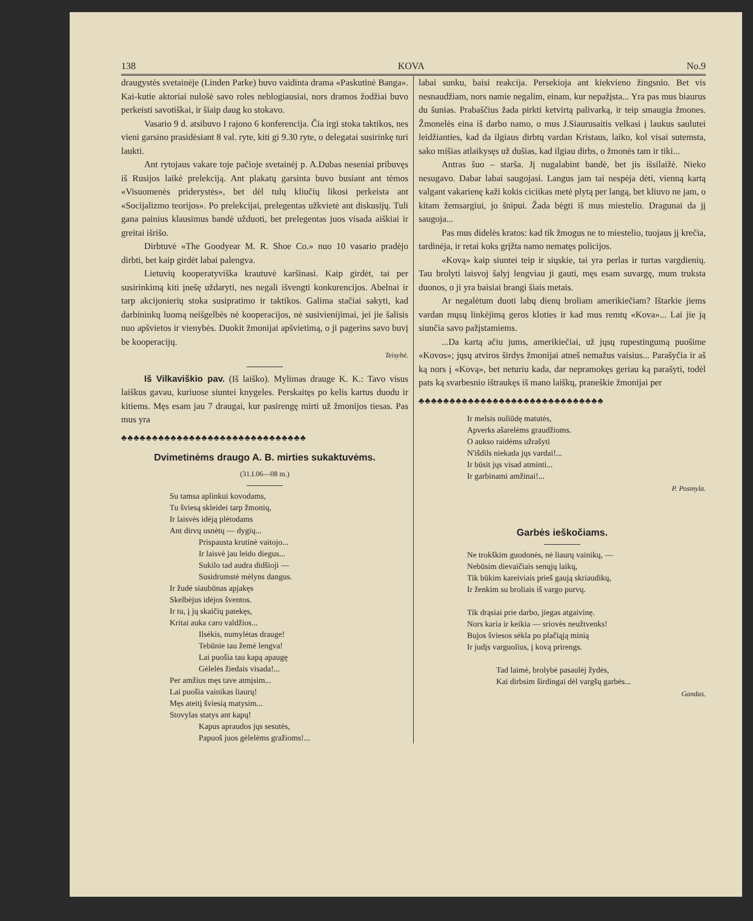138 KOVA No.9
draugystės svetainėje (Linden Parke) buvo vaidinta drama «Paskutinė Banga». Kai-kutie aktoriai nulošė savo roles neblogiausiai, nors dramos žodžiai buvo perkeisti savotiškai, ir šiaip daug ko stokavo.
Vasario 9 d. atsibuvo I rajono 6 konferencija. Čia irgi stoka taktikos, nes vieni garsino prasidėsiant 8 val. ryte, kiti gi 9.30 ryte, o delegatai susirinkę turi laukti.
Ant rytojaus vakare toje pačioje svetainėj p. A.Dubas neseniai pribuvęs iš Rusijos laikė prelekciją. Ant plakatų garsinta buvo busiant ant tėmos «Visuomenės priderystės», bet dėl tulų kliučių likosi perkeista ant «Socijalizmo teorijos». Po prelekcijai, prelegentas užkvietė ant diskusijų. Tuli gana painius klausimus bandė užduoti, bet prelegentas juos visada aiškiai ir greitai išrišo.
Dirbtuvė «The Goodyear M. R. Shoe Co.» nuo 10 vasario pradėjo dirbti, bet kaip girdėt labai palengva.
Lietuvių kooperatyviška krautuvė karšinasi. Kaip girdėt, tai per susirinkimą kiti įnešę uždaryti, nes negali išvengti konkurencijos. Abelnai ir tarp akcijonierių stoka susipratimo ir taktikos. Galima stačiai sakyti, kad darbininkų luomą neišgelbės nė kooperacijos, nė susivienijimai, jei jie šalisis nuo apšvietos ir vienybės. Duokit žmonijai apšvietimą, o ji pagerins savo buvį be kooperacijų.
Teisybė.
Iš Vilkaviškio pav. (Iš laiško). Mylimas drauge K. K.: Tavo visus laiškus gavau, kuriuose siuntei knygeles. Perskaitęs po kelis kartus duodu ir kitiems. Męs esam jau 7 draugai, kur pasirengę mirti už žmonijos tiesas. Pas mus yra
♣♣♣♣♣♣♣♣♣♣♣♣♣♣♣♣♣♣♣♣♣♣♣♣♣♣♣♣♣♣
Dvimetinėms draugo A. B. mirties sukaktuvėms.
(31.I.06—08 m.)
Su tamsa aplinkui kovodams,
Tu šviesą skleidei tarp žmonių,
Ir laisvės idėją plėtodams
Ant dirvų usnėtų — dygių...
Prispausta krutinė vaitojo...
Ir laisvė jau leido diegus...
Sukilo tad audra didšioji —
Susidrumstė mėlyns dangus.
Ir žudė siaubūnas apjakęs
Skelbėjus idėjos šventos.
Ir tu, į jų skaičių patekęs,
Kritai auka caro valdžios...
Ilsėkis, numylėtas drauge!
Tebūnie tau žemė lengva!
Lai puošia tau kapą apaugę
Gėlelės žiedais visada!...
Per amžius męs tave atmįsim...
Lai puošia vainikas liaurų!
Męs ateitį šviesią matysim...
Stovylas statys ant kapų!
Kapus apraudos jųs sesutės,
Papuoš juos gėlelėms gražioms!...
labai sunku, baisi reakcija. Persekioja ant kiekvieno žingsnio. Bet vis nesnaudžiam, nors namie negalim, einam, kur nepažįsta... Yra pas mus biaurus du šunias. Prabaščius žada pirkti ketvirtą palivarką, ir teip smaugia žmones. Žmonelės eina iš darbo namo, o mus J.Siaurusaitis velkasi į laukus saulutei leidžianties, kad da ilgiaus dirbtų vardan Kristaus, laiko, kol visai sutemsta, sako mišias atlaikysęs už dušias, kad ilgiau dirbs, o žmonės tam ir tiki...
Antras šuo – starša. Jį nugalabint bandė, bet jis išsilaižė. Nieko nesugavo. Dabar labai saugojasi. Langus jam tai nespėja dėti, vienną kartą valgant vakarienę kaži kokis ciciikas metė plytą per langą, bet kliuvo ne jam, o kitam žemsargiui, jo šnipui. Žada bėgti iš mus miestelio. Dragunai da jį saugoja...
Pas mus didelės kratos: kad tik žmogus ne to miestelio, tuojaus jį krečia, tardinėja, ir retai koks grįžta namo nematęs policijos.
«Kovą» kaip siuntei teip ir siųskie, tai yra perlas ir turtas vargdienių. Tau brolyti laisvoj šalyj lengviau ji gauti, męs esam suvargę, mum truksta duonos, o ji yra baisiai brangi šiais metais.
Ar negalėtum duoti labų dienų broliam amerikiečiam? Ištarkie jiems vardan mųsų linkėjimą geros kloties ir kad mus remtų «Kova»... Lai jie ją siunčia savo pažįstamiems.
...Da kartą ačiu jums, amerikiečiai, už jųsų rupestingumą puošime «Kovos»; jųsų atviros širdys žmonijai atneš nemažus vaisius... Parašyčia ir aš ką nors į «Kovą», bet neturiu kada, dar nepramokęs geriau ką parašyti, todėl pats ką svarbesnio ištraukęs iš mano laiškų, praneškie žmonijai per
♣♣♣♣♣♣♣♣♣♣♣♣♣♣♣♣♣♣♣♣♣♣♣♣♣♣♣♣♣♣
Ir melsis nuliūdę matutės,
Apverks ašarelėms graudžioms.
O aukso raidėms užrašyti
N'išdils niekada jųs vardai!...
Ir būsit jųs visad atminti...
Ir garbinami amžinai!...
P. Posmyla.
Garbės ieškočiams.
Ne trokškim guodonės, nė liaurų vainikų, —
Nebūsim dievaičiais senųjų laikų,
Tik būkim kareiviais prieš gaują skriaudikų,
Ir ženkim su broliais iš vargo purvų.
Tik drąsiai prie darbo, jiegas atgaivinę.
Nors karia ir keikia — sriovės neužtvenks!
Bujos šviesos sėkla po plačiąją minią
Ir judįs varguolius, į kovą prirengs.
Tad laimė, brolybė pasaulėj žydės,
Kai dirbsim širdingai dėl vargšų garbės...
Gandas.